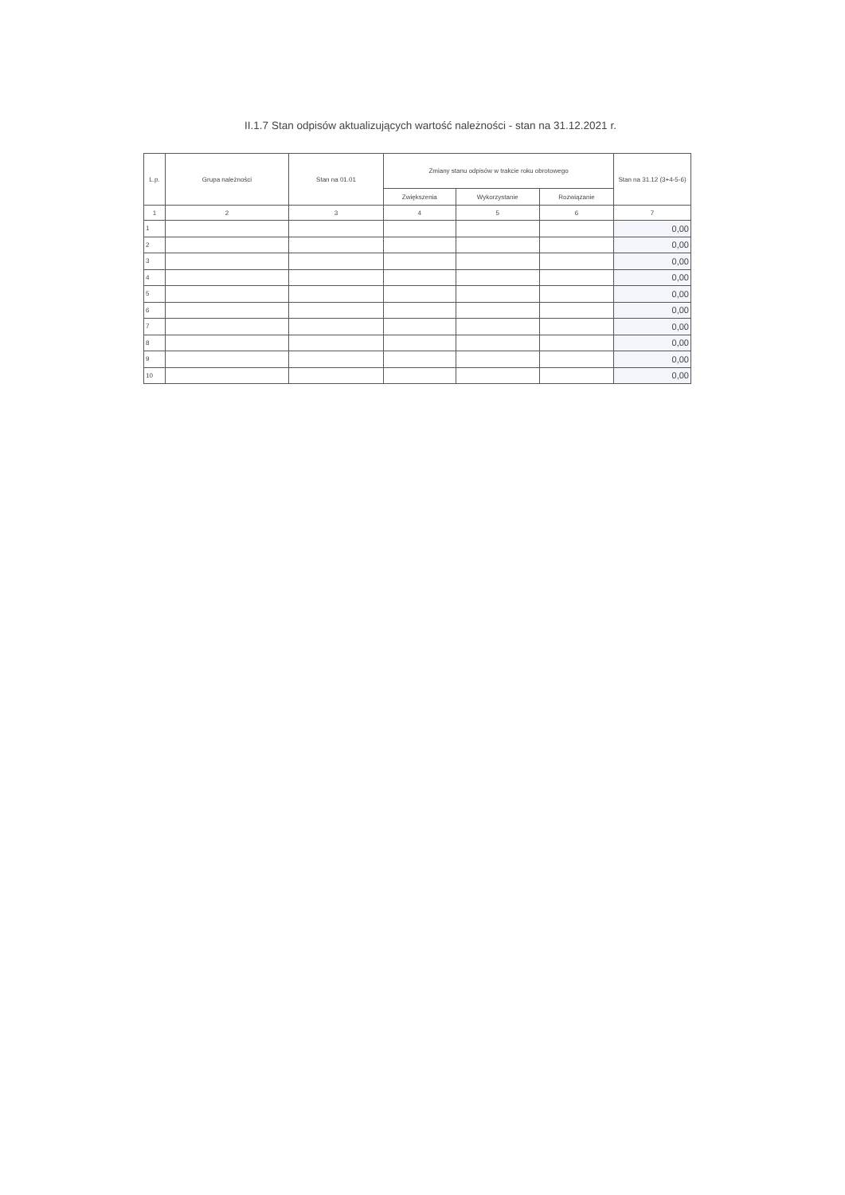II.1.7 Stan odpisów aktualizujących wartość należności - stan na 31.12.2021 r.
| L.p. | Grupa należności | Stan na 01.01 | Zmiany stanu odpisów w trakcie roku obrotowego | | | Stan na 31.12 (3+4-5-6) |
| --- | --- | --- | --- | --- | --- | --- |
| | | | Zwiększenia | Wykorzystanie | Rozwiązanie | |
| 1 | 2 | 3 | 4 | 5 | 6 | 7 |
| 1 | | | | | | 0,00 |
| 2 | | | | | | 0,00 |
| 3 | | | | | | 0,00 |
| 4 | | | | | | 0,00 |
| 5 | | | | | | 0,00 |
| 6 | | | | | | 0,00 |
| 7 | | | | | | 0,00 |
| 8 | | | | | | 0,00 |
| 9 | | | | | | 0,00 |
| 10 | | | | | | 0,00 |